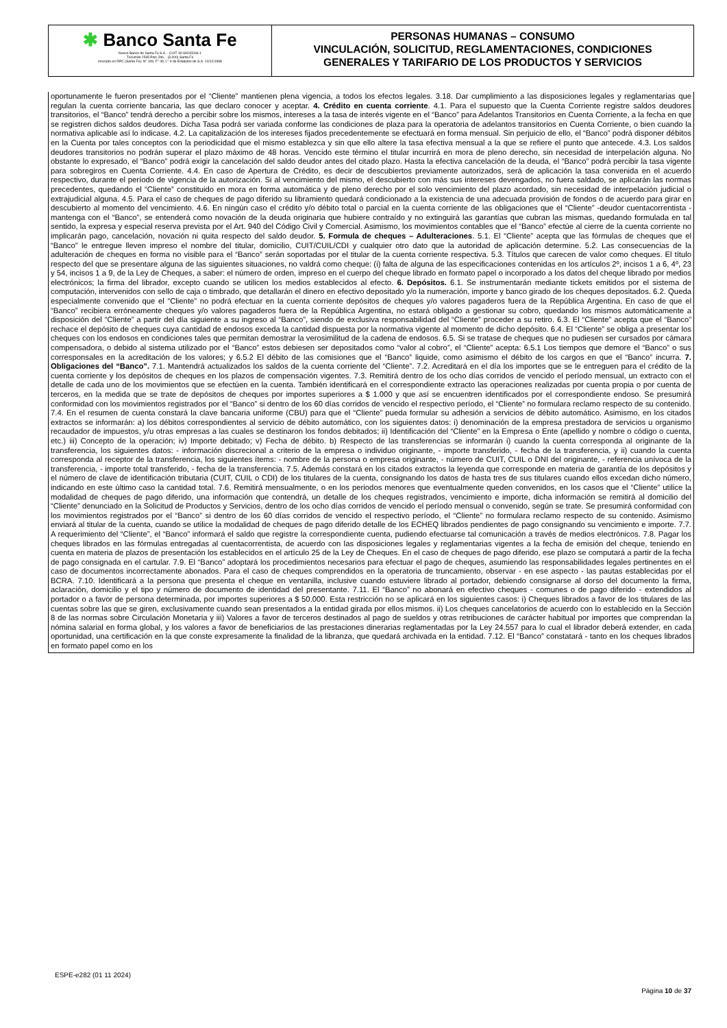✱ Banco Santa Fe
Nuevo Banco de Santa Fe S.A. - CUIT 30-69243266-1
Tucumán 2545 Piso 2do. - (3.000) Santa Fe
Inscripto en RPC (Santa Fe): N° 109, F° 49, L° 9 de Estatutos de S.A. 10/12/1998
PERSONAS HUMANAS – CONSUMO
VINCULACIÓN, SOLICITUD, REGLAMENTACIONES, CONDICIONES
GENERALES Y TARIFARIO DE LOS PRODUCTOS Y SERVICIOS
oportunamente le fueron presentados por el “Cliente” mantienen plena vigencia, a todos los efectos legales. 3.18. Dar cumplimiento a las disposiciones legales y reglamentarias que regulan la cuenta corriente bancaria, las que declaro conocer y aceptar. 4. Crédito en cuenta corriente. 4.1. Para el supuesto que la Cuenta Corriente registre saldos deudores transitorios, el “Banco” tendrá derecho a percibir sobre los mismos, intereses a la tasa de interés vigente en el “Banco” para Adelantos Transitorios en Cuenta Corriente, a la fecha en que se registren dichos saldos deudores. Dicha Tasa podrá ser variada conforme las condiciones de plaza para la operatoria de adelantos transitorios en Cuenta Corriente, o bien cuando la normativa aplicable así lo indicase. 4.2. La capitalización de los intereses fijados precedentemente se efectuará en forma mensual. Sin perjuicio de ello, el “Banco” podrá disponer débitos en la Cuenta por tales conceptos con la periodicidad que el mismo establezca y sin que ello altere la tasa efectiva mensual a la que se refiere el punto que antecede. 4.3. Los saldos deudores transitorios no podrán superar el plazo máximo de 48 horas. Vencido este término el titular incurrirá en mora de pleno derecho, sin necesidad de interpelación alguna. No obstante lo expresado, el “Banco” podrá exigir la cancelación del saldo deudor antes del citado plazo. Hasta la efectiva cancelación de la deuda, el “Banco” podrá percibir la tasa vigente para sobregiros en Cuenta Corriente. 4.4. En caso de Apertura de Crédito, es decir de descubiertos previamente autorizados, será de aplicación la tasa convenida en el acuerdo respectivo, durante el período de vigencia de la autorización. Si al vencimiento del mismo, el descubierto con más sus intereses devengados, no fuera saldado, se aplicarán las normas precedentes, quedando el “Cliente” constituido en mora en forma automática y de pleno derecho por el solo vencimiento del plazo acordado, sin necesidad de interpelación judicial o extrajudicial alguna. 4.5. Para el caso de cheques de pago diferido su libramiento quedará condicionado a la existencia de una adecuada provisión de fondos o de acuerdo para girar en descubierto al momento del vencimiento. 4.6. En ningún caso el crédito y/o débito total o parcial en la cuenta corriente de las obligaciones que el “Cliente” -deudor cuentacorrentista - mantenga con el “Banco”, se entenderá como novación de la deuda originaria que hubiere contraído y no extinguirá las garantías que cubran las mismas, quedando formulada en tal sentido, la expresa y especial reserva prevista por el Art. 940 del Código Civil y Comercial. Asimismo, los movimientos contables que el “Banco” efectúe al cierre de la cuenta corriente no implicarán pago, cancelación, novación ni quita respecto del saldo deudor. 5. Formula de cheques – Adulteraciones. 5.1. El “Cliente” acepta que las fórmulas de cheques que el “Banco” le entregue lleven impreso el nombre del titular, domicilio, CUIT/CUIL/CDI y cualquier otro dato que la autoridad de aplicación determine. 5.2. Las consecuencias de la adulteración de cheques en forma no visible para el “Banco” serán soportadas por el titular de la cuenta corriente respectiva. 5.3. Títulos que carecen de valor como cheques. El título respecto del que se presentare alguna de las siguientes situaciones, no valdrá como cheque: (i) falta de alguna de las especificaciones contenidas en los artículos 2º, incisos 1 a 6, 4º, 23 y 54, incisos 1 a 9, de la Ley de Cheques, a saber: el número de orden, impreso en el cuerpo del cheque librado en formato papel o incorporado a los datos del cheque librado por medios electrónicos; la firma del librador, excepto cuando se utilicen los medios establecidos al efecto. 6. Depósitos. 6.1. Se instrumentarán mediante tickets emitidos por el sistema de computación, intervenidos con sello de caja o timbrado, que detallarán el dinero en efectivo depositado y/o la numeración, importe y banco girado de los cheques depositados. 6.2. Queda especialmente convenido que el “Cliente” no podrá efectuar en la cuenta corriente depósitos de cheques y/o valores pagaderos fuera de la República Argentina. En caso de que el “Banco” recibiera erróneamente cheques y/o valores pagaderos fuera de la República Argentina, no estará obligado a gestionar su cobro, quedando los mismos automáticamente a disposición del “Cliente” a partir del día siguiente a su ingreso al “Banco”, siendo de exclusiva responsabilidad del “Cliente” proceder a su retiro. 6.3. El “Cliente” acepta que el “Banco” rechace el depósito de cheques cuya cantidad de endosos exceda la cantidad dispuesta por la normativa vigente al momento de dicho depósito. 6.4. El “Cliente” se obliga a presentar los cheques con los endosos en condiciones tales que permitan demostrar la verosimilitud de la cadena de endosos. 6.5. Si se tratase de cheques que no pudiesen ser cursados por cámara compensadora, o debido al sistema utilizado por el “Banco” estos debiesen ser depositados como “valor al cobro”, el “Cliente” acepta: 6.5.1 Los tiempos que demore el “Banco” o sus corresponsales en la acreditación de los valores; y 6.5.2 El débito de las comisiones que el “Banco” liquide, como asimismo el débito de los cargos en que el “Banco” incurra. 7. Obligaciones del “Banco”. 7.1. Mantendrá actualizados los saldos de la cuenta corriente del “Cliente”. 7.2. Acreditará en el día los importes que se le entreguen para el crédito de la cuenta corriente y los depósitos de cheques en los plazos de compensación vigentes. 7.3. Remitirá dentro de los ocho días corridos de vencido el período mensual, un extracto con el detalle de cada uno de los movimientos que se efectúen en la cuenta. También identificará en el correspondiente extracto las operaciones realizadas por cuenta propia o por cuenta de terceros, en la medida que se trate de depósitos de cheques por importes superiores a $ 1.000 y que así se encuentren identificados por el correspondiente endoso. Se presumirá conformidad con los movimientos registrados por el “Banco” si dentro de los 60 días corridos de vencido el respectivo período, el “Cliente” no formulara reclamo respecto de su contenido. 7.4. En el resumen de cuenta constará la clave bancaria uniforme (CBU) para que el “Cliente” pueda formular su adhesión a servicios de débito automático. Asimismo, en los citados extractos se informarán: a) los débitos correspondientes al servicio de débito automático, con los siguientes datos: i) denominación de la empresa prestadora de servicios u organismo recaudador de impuestos, y/u otras empresas a las cuales se destinaron los fondos debitados; ii) Identificación del “Cliente” en la Empresa o Ente (apellido y nombre o código o cuenta, etc.) iii) Concepto de la operación; iv) Importe debitado; v) Fecha de débito. b) Respecto de las transferencias se informarán i) cuando la cuenta corresponda al originante de la transferencia, los siguientes datos: - información discrecional a criterio de la empresa o individuo originante, - importe transferido, - fecha de la transferencia, y ii) cuando la cuenta corresponda al receptor de la transferencia, los siguientes ítems: - nombre de la persona o empresa originante, - número de CUIT, CUIL o DNI del originante, - referencia unívoca de la transferencia, - importe total transferido, - fecha de la transferencia. 7.5. Además constará en los citados extractos la leyenda que corresponde en materia de garantía de los depósitos y el número de clave de identificación tributaria (CUIT, CUIL o CDI) de los titulares de la cuenta, consignando los datos de hasta tres de sus titulares cuando ellos excedan dicho número, indicando en este último caso la cantidad total. 7.6. Remitirá mensualmente, o en los periodos menores que eventualmente queden convenidos, en los casos que el “Cliente” utilice la modalidad de cheques de pago diferido, una información que contendrá, un detalle de los cheques registrados, vencimiento e importe, dicha información se remitirá al domicilio del “Cliente” denunciado en la Solicitud de Productos y Servicios, dentro de los ocho días corridos de vencido el período mensual o convenido, según se trate. Se presumirá conformidad con los movimientos registrados por el “Banco” si dentro de los 60 días corridos de vencido el respectivo período, el “Cliente” no formulara reclamo respecto de su contenido. Asimismo enviará al titular de la cuenta, cuando se utilice la modalidad de cheques de pago diferido detalle de los ECHEQ librados pendientes de pago consignando su vencimiento e importe. 7.7. A requerimiento del “Cliente”, el “Banco” informará el saldo que registre la correspondiente cuenta, pudiendo efectuarse tal comunicación a través de medios electrónicos. 7.8. Pagar los cheques librados en las fórmulas entregadas al cuentacorrentista, de acuerdo con las disposiciones legales y reglamentarias vigentes a la fecha de emisión del cheque, teniendo en cuenta en materia de plazos de presentación los establecidos en el artículo 25 de la Ley de Cheques. En el caso de cheques de pago diferido, ese plazo se computará a partir de la fecha de pago consignada en el cartular. 7.9. El “Banco” adoptará los procedimientos necesarios para efectuar el pago de cheques, asumiendo las responsabilidades legales pertinentes en el caso de documentos incorrectamente abonados. Para el caso de cheques comprendidos en la operatoria de truncamiento, observar - en ese aspecto - las pautas establecidas por el BCRA. 7.10. Identificará a la persona que presenta el cheque en ventanilla, inclusive cuando estuviere librado al portador, debiendo consignarse al dorso del documento la firma, aclaración, domicilio y el tipo y número de documento de identidad del presentante. 7.11. El “Banco” no abonará en efectivo cheques - comunes o de pago diferido - extendidos al portador o a favor de persona determinada, por importes superiores a $ 50.000. Esta restricción no se aplicará en los siguientes casos: i) Cheques librados a favor de los titulares de las cuentas sobre las que se giren, exclusivamente cuando sean presentados a la entidad girada por ellos mismos. ii) Los cheques cancelatorios de acuerdo con lo establecido en la Sección 8 de las normas sobre Circulación Monetaria y iii) Valores a favor de terceros destinados al pago de sueldos y otras retribuciones de carácter habitual por importes que comprendan la nómina salarial en forma global, y los valores a favor de beneficiarios de las prestaciones dinerarias reglamentadas por la Ley 24.557 para lo cual el librador deberá extender, en cada oportunidad, una certificación en la que conste expresamente la finalidad de la libranza, que quedará archivada en la entidad. 7.12. El “Banco” constatará - tanto en los cheques librados en formato papel como en los
ESPE-e282 (01 11 2024)
Página 10 de 37